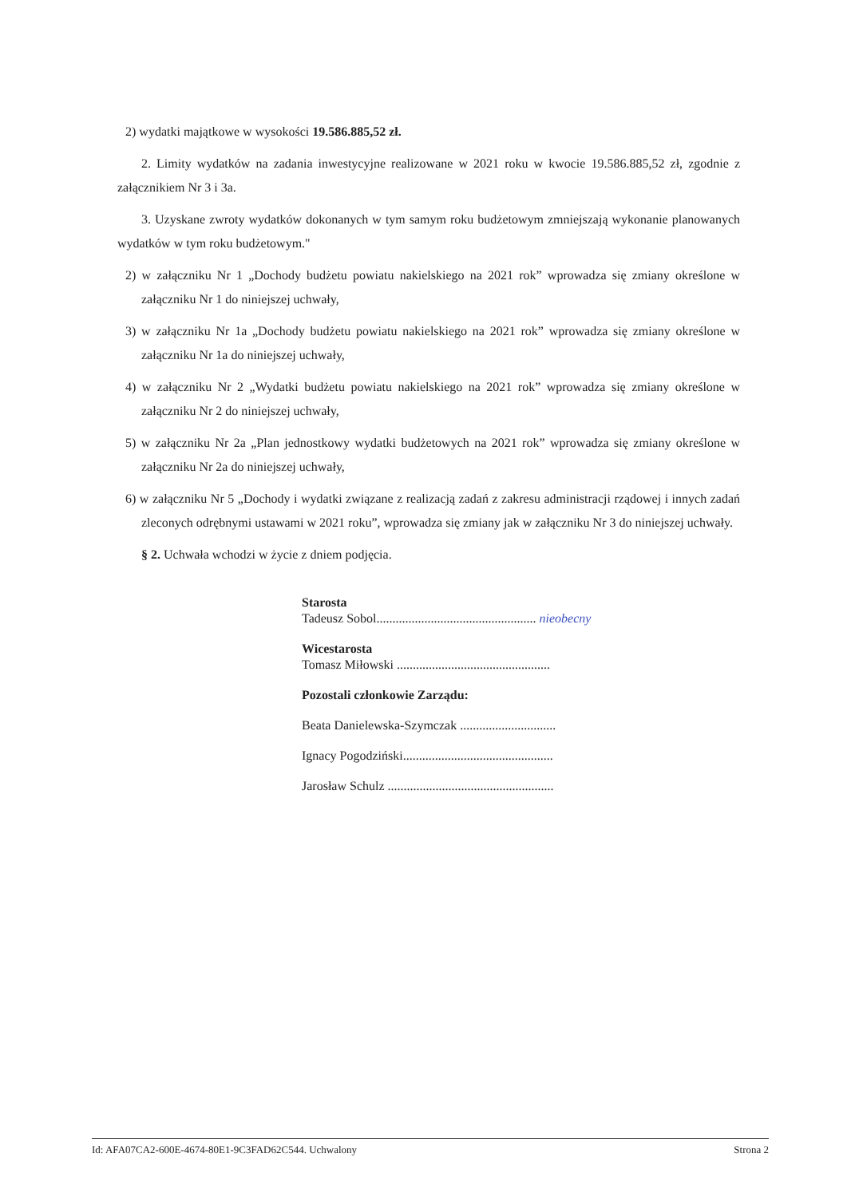2) wydatki majątkowe w wysokości 19.586.885,52 zł.
2. Limity wydatków na zadania inwestycyjne realizowane w 2021 roku w kwocie 19.586.885,52 zł, zgodnie z załącznikiem Nr 3 i 3a.
3. Uzyskane zwroty wydatków dokonanych w tym samym roku budżetowym zmniejszają wykonanie planowanych wydatków w tym roku budżetowym."
2) w załączniku Nr 1 „Dochody budżetu powiatu nakielskiego na 2021 rok” wprowadza się zmiany określone w załączniku Nr 1 do niniejszej uchwały,
3) w załączniku Nr 1a „Dochody budżetu powiatu nakielskiego na 2021 rok” wprowadza się zmiany określone w załączniku Nr 1a do niniejszej uchwały,
4) w załączniku Nr 2 „Wydatki budżetu powiatu nakielskiego na 2021 rok” wprowadza się zmiany określone w załączniku Nr 2 do niniejszej uchwały,
5) w załączniku Nr 2a „Plan jednostkowy wydatki budżetowych na 2021 rok” wprowadza się zmiany określone w załączniku Nr 2a do niniejszej uchwały,
6) w załączniku Nr 5 „Dochody i wydatki związane z realizacją zadań z zakresu administracji rządowej i innych zadań zleconych odrębnymi ustawami w 2021 roku”, wprowadza się zmiany jak w załączniku Nr 3 do niniejszej uchwały.
§ 2. Uchwała wchodzi w życie z dniem podjęcia.
Starosta
Tadeusz Sobol.................................................. nieobecny
Wicestarosta
Tomasz Miłowski ................................................
Pozostali członkowie Zarządu:
Beata Danielewska-Szymczak ..............................
Ignacy Pogodziński...............................................
Jarosław Schulz ....................................................
Id: AFA07CA2-600E-4674-80E1-9C3FAD62C544. Uchwalony Strona 2